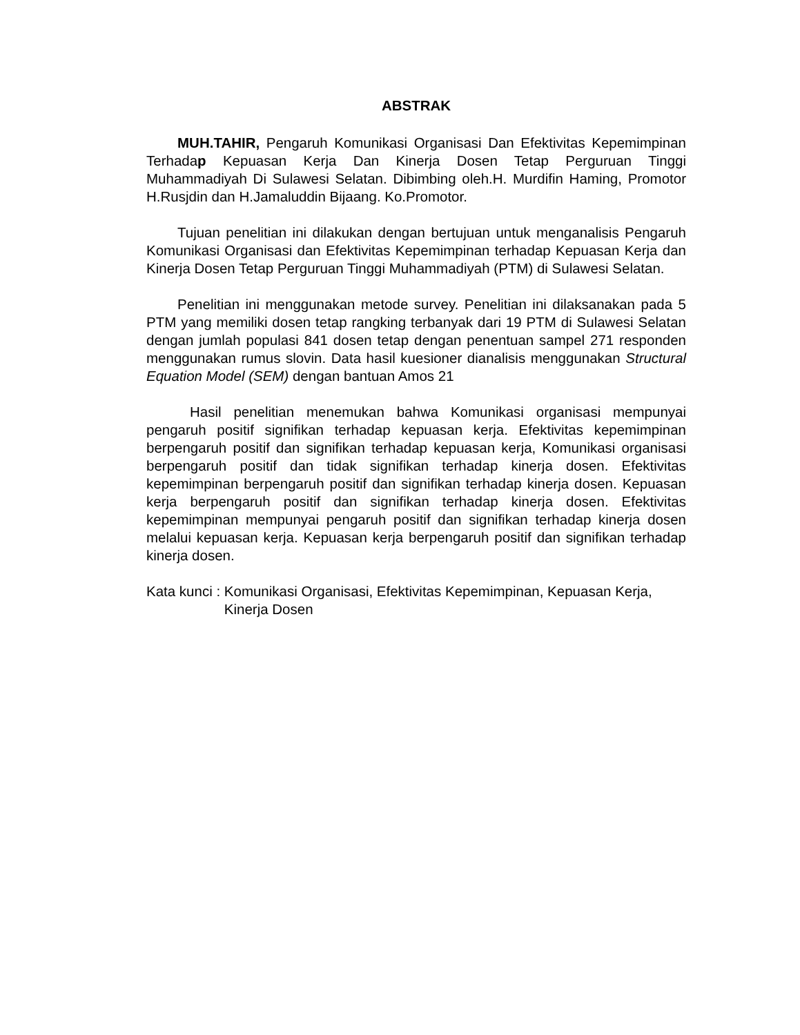ABSTRAK
MUH.TAHIR, Pengaruh Komunikasi Organisasi Dan Efektivitas Kepemimpinan Terhadap Kepuasan Kerja Dan Kinerja Dosen Tetap Perguruan Tinggi Muhammadiyah Di Sulawesi Selatan. Dibimbing oleh.H. Murdifin Haming, Promotor H.Rusjdin dan H.Jamaluddin Bijaang. Ko.Promotor.
Tujuan penelitian ini dilakukan dengan bertujuan untuk menganalisis Pengaruh Komunikasi Organisasi dan Efektivitas Kepemimpinan terhadap Kepuasan Kerja dan Kinerja Dosen Tetap Perguruan Tinggi Muhammadiyah (PTM) di Sulawesi Selatan.
Penelitian ini menggunakan metode survey. Penelitian ini dilaksanakan pada 5 PTM yang memiliki dosen tetap rangking terbanyak dari 19 PTM di Sulawesi Selatan dengan jumlah populasi 841 dosen tetap dengan penentuan sampel 271 responden menggunakan rumus slovin. Data hasil kuesioner dianalisis menggunakan Structural Equation Model (SEM) dengan bantuan Amos 21
Hasil penelitian menemukan bahwa Komunikasi organisasi mempunyai pengaruh positif signifikan terhadap kepuasan kerja. Efektivitas kepemimpinan berpengaruh positif dan signifikan terhadap kepuasan kerja, Komunikasi organisasi berpengaruh positif dan tidak signifikan terhadap kinerja dosen. Efektivitas kepemimpinan berpengaruh positif dan signifikan terhadap kinerja dosen. Kepuasan kerja berpengaruh positif dan signifikan terhadap kinerja dosen. Efektivitas kepemimpinan mempunyai pengaruh positif dan signifikan terhadap kinerja dosen melalui kepuasan kerja. Kepuasan kerja berpengaruh positif dan signifikan terhadap kinerja dosen.
Kata kunci : Komunikasi Organisasi, Efektivitas Kepemimpinan, Kepuasan Kerja, Kinerja Dosen